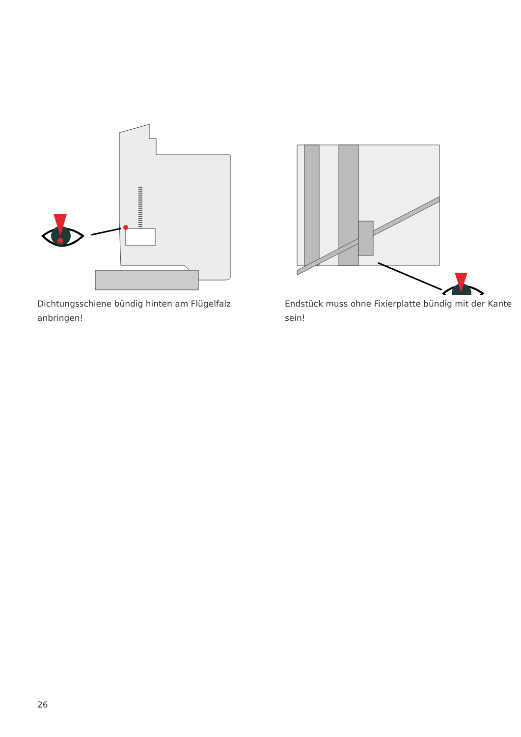Dichtungsschiene bündig hinten am Flügelfalz anbringen!
Endstück muss ohne Fixierplatte bündig mit der Kante sein!
26